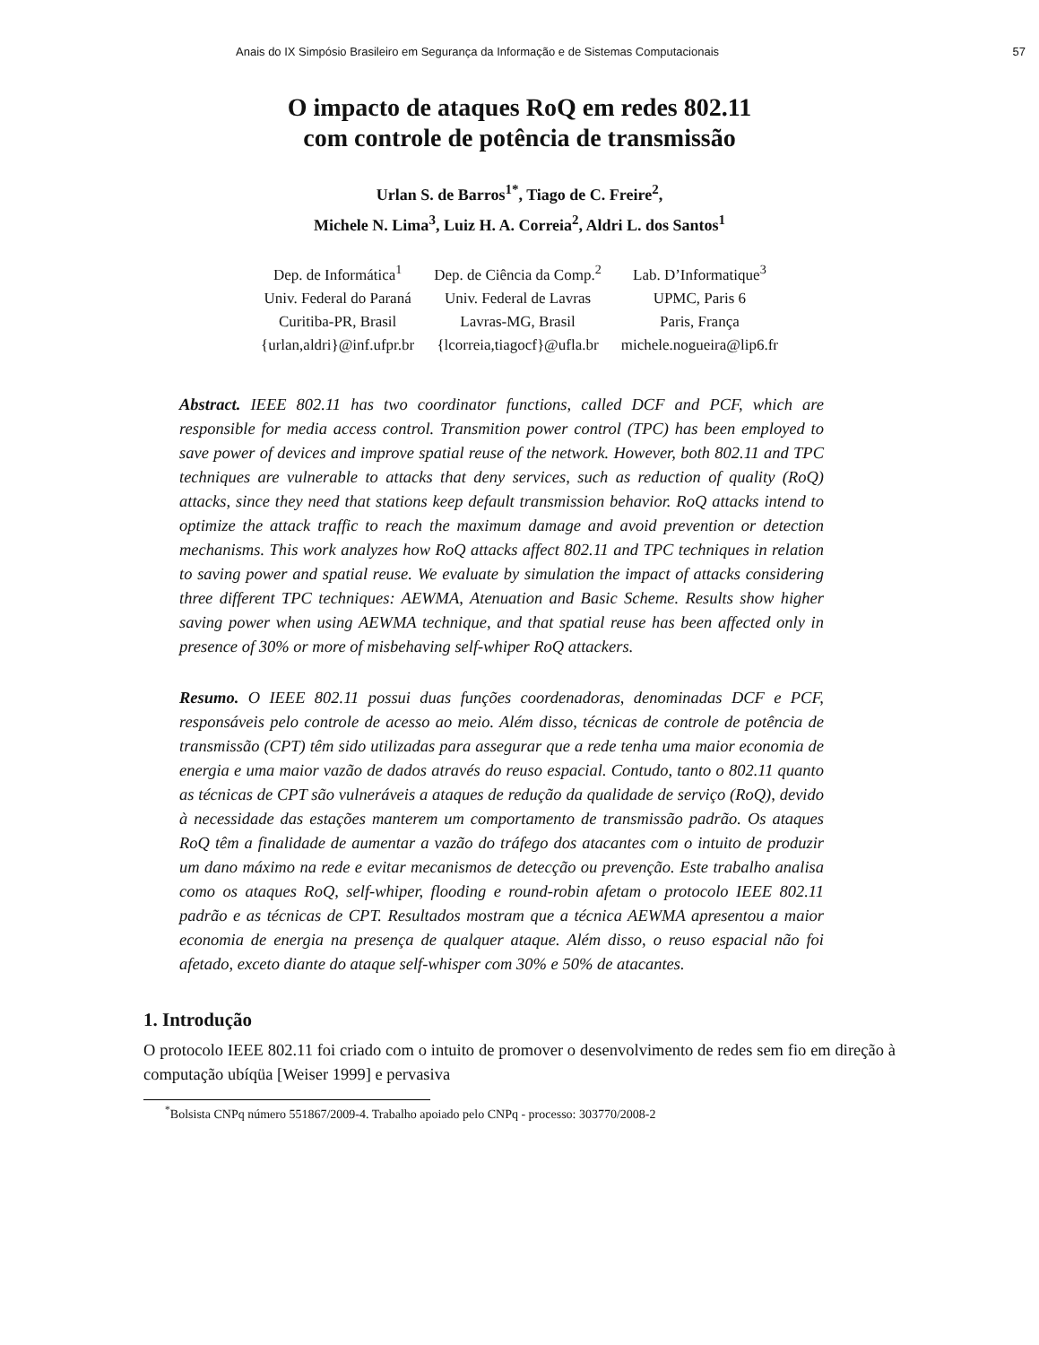Anais do IX Simpósio Brasileiro em Segurança da Informação e de Sistemas Computacionais 57
O impacto de ataques RoQ em redes 802.11
com controle de potência de transmissão
Urlan S. de Barros<sup>1*</sup>, Tiago de C. Freire<sup>2</sup>,
Michele N. Lima<sup>3</sup>, Luiz H. A. Correia<sup>2</sup>, Aldri L. dos Santos<sup>1</sup>
Dep. de Informática<sup>1</sup>
Univ. Federal do Paraná
Curitiba-PR, Brasil
{urlan,aldri}@inf.ufpr.br
Dep. de Ciência da Comp.<sup>2</sup>
Univ. Federal de Lavras
Lavras-MG, Brasil
{lcorreia,tiagocf}@ufla.br
Lab. D’Informatique<sup>3</sup>
UPMC, Paris 6
Paris, França
michele.nogueira@lip6.fr
Abstract. IEEE 802.11 has two coordinator functions, called DCF and PCF, which are responsible for media access control. Transmition power control (TPC) has been employed to save power of devices and improve spatial reuse of the network. However, both 802.11 and TPC techniques are vulnerable to attacks that deny services, such as reduction of quality (RoQ) attacks, since they need that stations keep default transmission behavior. RoQ attacks intend to optimize the attack traffic to reach the maximum damage and avoid prevention or detection mechanisms. This work analyzes how RoQ attacks affect 802.11 and TPC techniques in relation to saving power and spatial reuse. We evaluate by simulation the impact of attacks considering three different TPC techniques: AEWMA, Atenuation and Basic Scheme. Results show higher saving power when using AEWMA technique, and that spatial reuse has been affected only in presence of 30% or more of misbehaving self-whiper RoQ attackers.
Resumo. O IEEE 802.11 possui duas funções coordenadoras, denominadas DCF e PCF, responsáveis pelo controle de acesso ao meio. Além disso, técnicas de controle de potência de transmissão (CPT) têm sido utilizadas para assegurar que a rede tenha uma maior economia de energia e uma maior vazão de dados através do reuso espacial. Contudo, tanto o 802.11 quanto as técnicas de CPT são vulneráveis a ataques de redução da qualidade de serviço (RoQ), devido à necessidade das estações manterem um comportamento de transmissão padrão. Os ataques RoQ têm a finalidade de aumentar a vazão do tráfego dos atacantes com o intuito de produzir um dano máximo na rede e evitar mecanismos de detecção ou prevenção. Este trabalho analisa como os ataques RoQ, self-whiper, flooding e round-robin afetam o protocolo IEEE 802.11 padrão e as técnicas de CPT. Resultados mostram que a técnica AEWMA apresentou a maior economia de energia na presença de qualquer ataque. Além disso, o reuso espacial não foi afetado, exceto diante do ataque self-whisper com 30% e 50% de atacantes.
1. Introdução
O protocolo IEEE 802.11 foi criado com o intuito de promover o desenvolvimento de redes sem fio em direção à computação ubíqüa [Weiser 1999] e pervasiva
<sup>*</sup> Bolsista CNPq número 551867/2009-4. Trabalho apoiado pelo CNPq - processo: 303770/2008-2